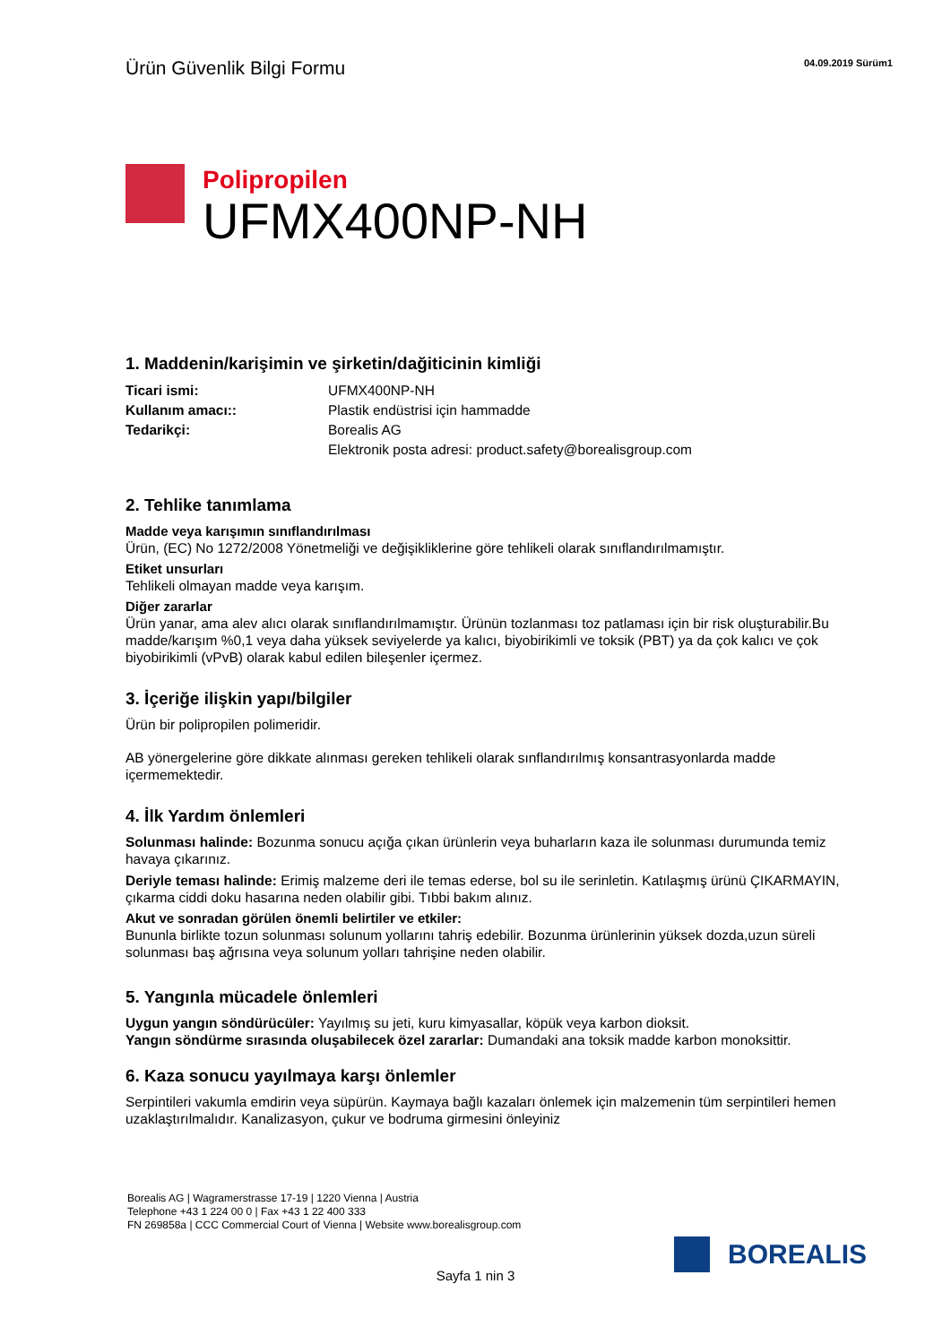Ürün Güvenlik Bilgi Formu
04.09.2019 Sürüm1
Polipropilen
UFMX400NP-NH
1. Maddenin/karişimin ve şirketin/dağiticinin kimliği
| Ticari ismi: | UFMX400NP-NH |
| Kullanım amacı:: | Plastik endüstrisi için hammadde |
| Tedarikçi: | Borealis AG |
| | Elektronik posta adresi: product.safety@borealisgroup.com |
2. Tehlike tanımlama
Madde veya karışımın sınıflandırılması
Ürün, (EC) No 1272/2008 Yönetmeliği ve değişikliklerine göre tehlikeli olarak sınıflandırılmamıştır.
Etiket unsurları
Tehlikeli olmayan madde veya karışım.
Diğer zararlar
Ürün yanar, ama alev alıcı olarak sınıflandırılmamıştır. Ürünün tozlanması toz patlaması için bir risk oluşturabilir.Bu madde/karışım %0,1 veya daha yüksek seviyelerde ya kalıcı, biyobirikimli ve toksik (PBT) ya da çok kalıcı ve çok biyobirikimli (vPvB) olarak kabul edilen bileşenler içermez.
3. İçeriğe ilişkin yapı/bilgiler
Ürün bir polipropilen polimeridir.
AB yönergelerine göre dikkate alınması gereken tehlikeli olarak sınflandırılmış konsantrasyonlarda madde içermemektedir.
4. İlk Yardım önlemleri
Solunması halinde: Bozunma sonucu açığa çıkan ürünlerin veya buharların kaza ile solunması durumunda temiz havaya çıkarınız.
Deriyle teması halinde: Erimiş malzeme deri ile temas ederse, bol su ile serinletin. Katılaşmış ürünü ÇIKARMAYIN, çıkarma ciddi doku hasarına neden olabilir gibi. Tıbbi bakım alınız.
Akut ve sonradan görülen önemli belirtiler ve etkiler:
Bununla birlikte tozun solunması solunum yollarını tahriş edebilir. Bozunma ürünlerinin yüksek dozda,uzun süreli solunması baş ağrısına veya solunum yolları tahrişine neden olabilir.
5. Yangınla mücadele önlemleri
Uygun yangın söndürücüler: Yayılmış su jeti, kuru kimyasallar, köpük veya karbon dioksit.
Yangın söndürme sırasında oluşabilecek özel zararlar: Dumandaki ana toksik madde karbon monoksittir.
6. Kaza sonucu yayılmaya karşı önlemler
Serpintileri vakumla emdirin veya süpürün. Kaymaya bağlı kazaları önlemek için malzemenin tüm serpintileri hemen uzaklaştırılmalıdır. Kanalizasyon, çukur ve bodruma girmesini önleyiniz
Borealis AG | Wagramerstrasse 17-19 | 1220 Vienna | Austria
Telephone +43 1 224 00 0 | Fax +43 1 22 400 333
FN 269858a | CCC Commercial Court of Vienna | Website www.borealisgroup.com
BOREALIS
Sayfa 1 nin 3